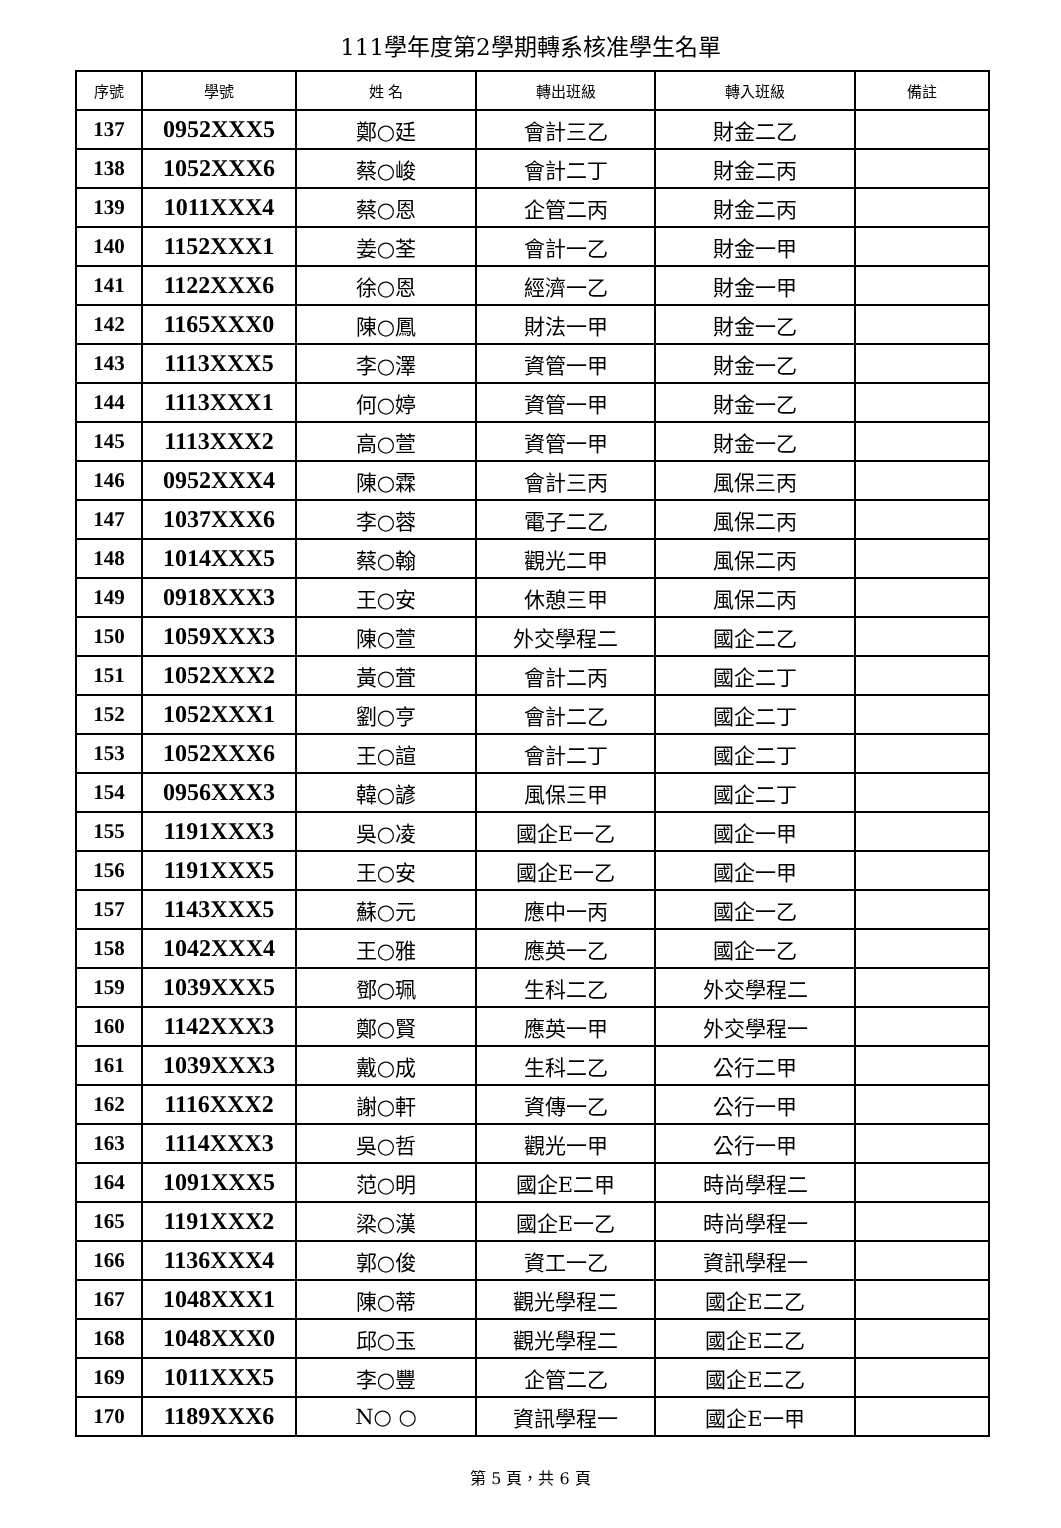111學年度第2學期轉系核准學生名單
| 序號 | 學號 | 姓 名 | 轉出班級 | 轉入班級 | 備註 |
| --- | --- | --- | --- | --- | --- |
| 137 | 0952XXX5 | 鄭○廷 | 會計三乙 | 財金二乙 | |
| 138 | 1052XXX6 | 蔡○峻 | 會計二丁 | 財金二丙 | |
| 139 | 1011XXX4 | 蔡○恩 | 企管二丙 | 財金二丙 | |
| 140 | 1152XXX1 | 姜○荃 | 會計一乙 | 財金一甲 | |
| 141 | 1122XXX6 | 徐○恩 | 經濟一乙 | 財金一甲 | |
| 142 | 1165XXX0 | 陳○鳳 | 財法一甲 | 財金一乙 | |
| 143 | 1113XXX5 | 李○澤 | 資管一甲 | 財金一乙 | |
| 144 | 1113XXX1 | 何○婷 | 資管一甲 | 財金一乙 | |
| 145 | 1113XXX2 | 高○萱 | 資管一甲 | 財金一乙 | |
| 146 | 0952XXX4 | 陳○霖 | 會計三丙 | 風保三丙 | |
| 147 | 1037XXX6 | 李○蓉 | 電子二乙 | 風保二丙 | |
| 148 | 1014XXX5 | 蔡○翰 | 觀光二甲 | 風保二丙 | |
| 149 | 0918XXX3 | 王○安 | 休憩三甲 | 風保二丙 | |
| 150 | 1059XXX3 | 陳○萱 | 外交學程二 | 國企二乙 | |
| 151 | 1052XXX2 | 黃○萓 | 會計二丙 | 國企二丁 | |
| 152 | 1052XXX1 | 劉○亨 | 會計二乙 | 國企二丁 | |
| 153 | 1052XXX6 | 王○諠 | 會計二丁 | 國企二丁 | |
| 154 | 0956XXX3 | 韓○諺 | 風保三甲 | 國企二丁 | |
| 155 | 1191XXX3 | 吳○凌 | 國企E一乙 | 國企一甲 | |
| 156 | 1191XXX5 | 王○安 | 國企E一乙 | 國企一甲 | |
| 157 | 1143XXX5 | 蘇○元 | 應中一丙 | 國企一乙 | |
| 158 | 1042XXX4 | 王○雅 | 應英一乙 | 國企一乙 | |
| 159 | 1039XXX5 | 鄧○珮 | 生科二乙 | 外交學程二 | |
| 160 | 1142XXX3 | 鄭○賢 | 應英一甲 | 外交學程一 | |
| 161 | 1039XXX3 | 戴○成 | 生科二乙 | 公行二甲 | |
| 162 | 1116XXX2 | 謝○軒 | 資傳一乙 | 公行一甲 | |
| 163 | 1114XXX3 | 吳○哲 | 觀光一甲 | 公行一甲 | |
| 164 | 1091XXX5 | 范○明 | 國企E二甲 | 時尚學程二 | |
| 165 | 1191XXX2 | 梁○漢 | 國企E一乙 | 時尚學程一 | |
| 166 | 1136XXX4 | 郭○俊 | 資工一乙 | 資訊學程一 | |
| 167 | 1048XXX1 | 陳○蒂 | 觀光學程二 | 國企E二乙 | |
| 168 | 1048XXX0 | 邱○玉 | 觀光學程二 | 國企E二乙 | |
| 169 | 1011XXX5 | 李○豐 | 企管二乙 | 國企E二乙 | |
| 170 | 1189XXX6 | N○ ○ | 資訊學程一 | 國企E一甲 | |
第 5 頁，共 6 頁